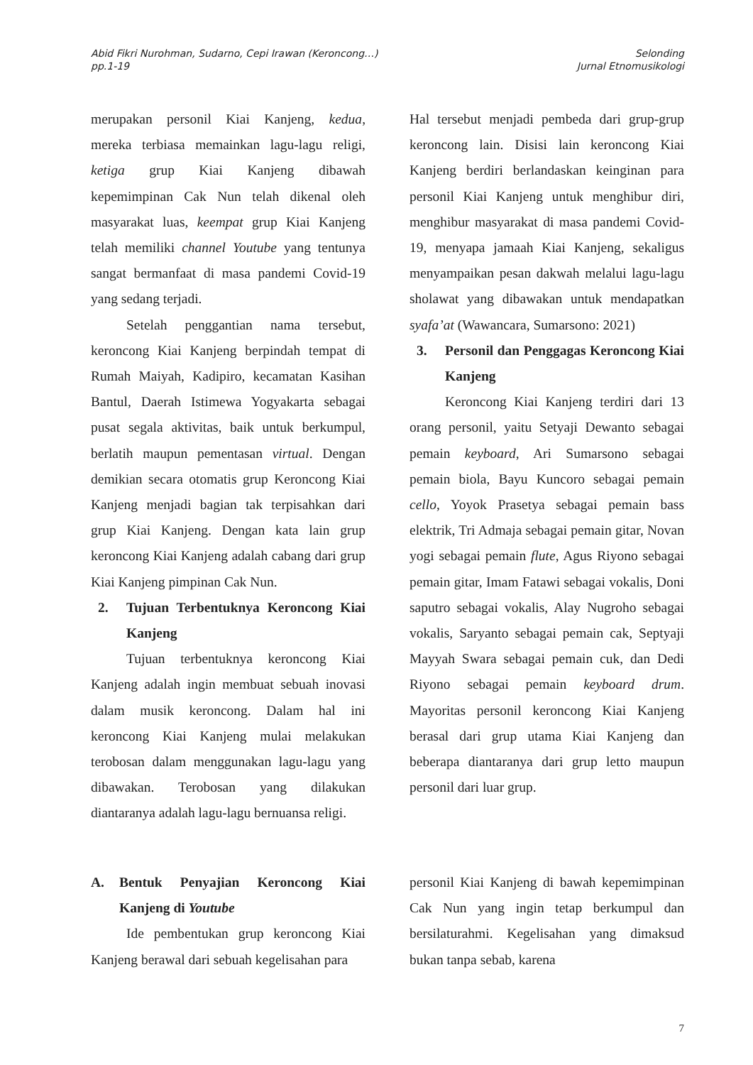Abid Fikri Nurohman, Sudarno, Cepi Irawan (Keroncong…)
pp.1-19
Selonding
Jurnal Etnomusikologi
merupakan personil Kiai Kanjeng, kedua, mereka terbiasa memainkan lagu-lagu religi, ketiga grup Kiai Kanjeng dibawah kepemimpinan Cak Nun telah dikenal oleh masyarakat luas, keempat grup Kiai Kanjeng telah memiliki channel Youtube yang tentunya sangat bermanfaat di masa pandemi Covid-19 yang sedang terjadi.
Setelah penggantian nama tersebut, keroncong Kiai Kanjeng berpindah tempat di Rumah Maiyah, Kadipiro, kecamatan Kasihan Bantul, Daerah Istimewa Yogyakarta sebagai pusat segala aktivitas, baik untuk berkumpul, berlatih maupun pementasan virtual. Dengan demikian secara otomatis grup Keroncong Kiai Kanjeng menjadi bagian tak terpisahkan dari grup Kiai Kanjeng. Dengan kata lain grup keroncong Kiai Kanjeng adalah cabang dari grup Kiai Kanjeng pimpinan Cak Nun.
2. Tujuan Terbentuknya Keroncong Kiai Kanjeng
Tujuan terbentuknya keroncong Kiai Kanjeng adalah ingin membuat sebuah inovasi dalam musik keroncong. Dalam hal ini keroncong Kiai Kanjeng mulai melakukan terobosan dalam menggunakan lagu-lagu yang dibawakan. Terobosan yang dilakukan diantaranya adalah lagu-lagu bernuansa religi.
Hal tersebut menjadi pembeda dari grup-grup keroncong lain. Disisi lain keroncong Kiai Kanjeng berdiri berlandaskan keinginan para personil Kiai Kanjeng untuk menghibur diri, menghibur masyarakat di masa pandemi Covid-19, menyapa jamaah Kiai Kanjeng, sekaligus menyampaikan pesan dakwah melalui lagu-lagu sholawat yang dibawakan untuk mendapatkan syafa’at (Wawancara, Sumarsono: 2021)
3. Personil dan Penggagas Keroncong Kiai Kanjeng
Keroncong Kiai Kanjeng terdiri dari 13 orang personil, yaitu Setyaji Dewanto sebagai pemain keyboard, Ari Sumarsono sebagai pemain biola, Bayu Kuncoro sebagai pemain cello, Yoyok Prasetya sebagai pemain bass elektrik, Tri Admaja sebagai pemain gitar, Novan yogi sebagai pemain flute, Agus Riyono sebagai pemain gitar, Imam Fatawi sebagai vokalis, Doni saputro sebagai vokalis, Alay Nugroho sebagai vokalis, Saryanto sebagai pemain cak, Septyaji Mayyah Swara sebagai pemain cuk, dan Dedi Riyono sebagai pemain keyboard drum. Mayoritas personil keroncong Kiai Kanjeng berasal dari grup utama Kiai Kanjeng dan beberapa diantaranya dari grup letto maupun personil dari luar grup.
A. Bentuk Penyajian Keroncong Kiai Kanjeng di Youtube
Ide pembentukan grup keroncong Kiai Kanjeng berawal dari sebuah kegelisahan para
personil Kiai Kanjeng di bawah kepemimpinan Cak Nun yang ingin tetap berkumpul dan bersilaturahmi. Kegelisahan yang dimaksud bukan tanpa sebab, karena
7